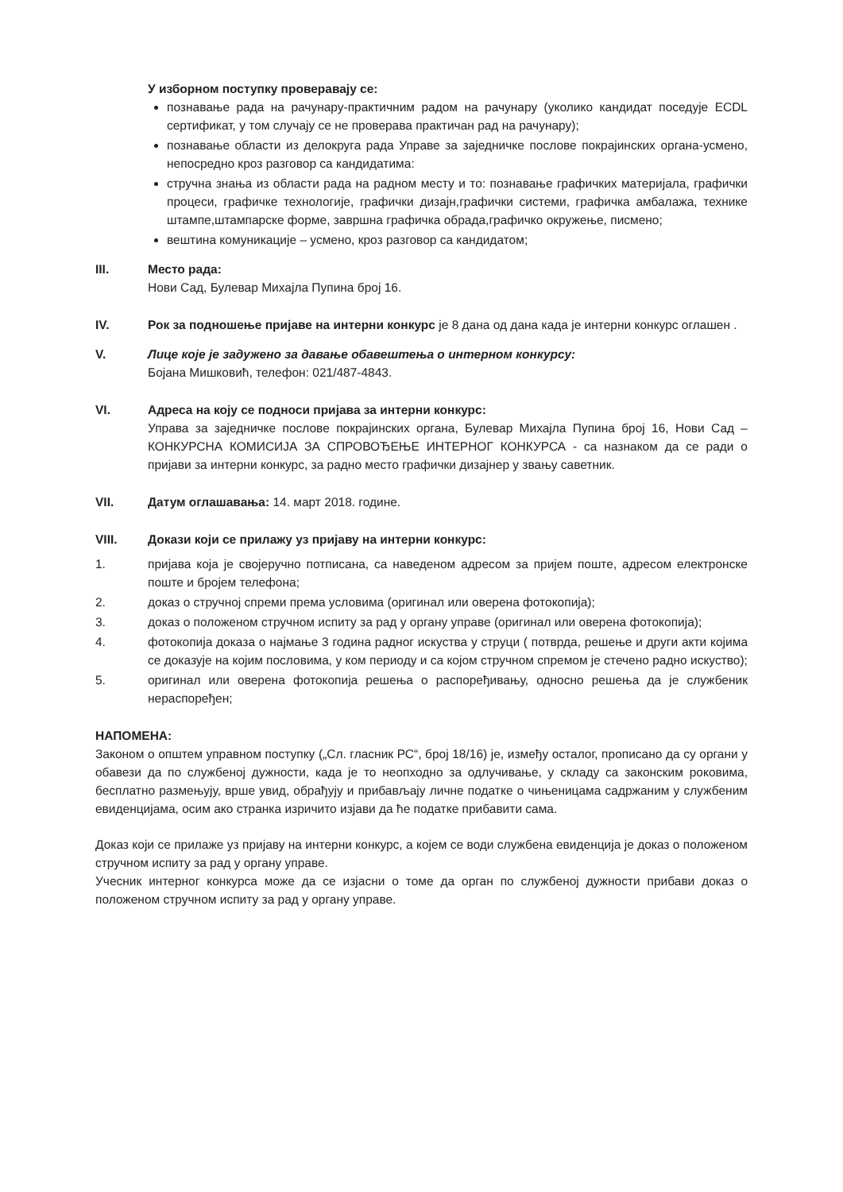У изборном поступку проверавају се:
познавање рада на рачунару-практичним радом на рачунару (уколико кандидат поседује ECDL сертификат, у том случају се не проверава практичан рад на рачунару);
познавање области из делокруга рада Управе за заједничке послове покрајинских органа-усмено, непосредно кроз разговор са кандидатима:
стручна знања из области рада на радном месту и то: познавање графичких материјала, графички процеси, графичке технологије, графички дизајн,графички системи, графичка амбалажа, технике штампе,штампарске форме, завршна графичка обрада,графичко окружење, писмено;
вештина комуникације – усмено, кроз разговор са кандидатом;
III. Место рада:
Нови Сад, Булевар Михајла Пупина број 16.
IV. Рок за подношење пријаве на интерни конкурс је 8 дана од дана када је интерни конкурс оглашен .
V. Лице које је задужено за давање обавештења о интерном конкурсу:
Бојана Мишковић, телефон: 021/487-4843.
VI. Адреса на коју се подноси пријава за интерни конкурс:
Управа за заједничке послове покрајинских органа, Булевар Михајла Пупина број 16, Нови Сад – КОНКУРСНА КОМИСИЈА ЗА СПРОВОЂЕЊЕ ИНТЕРНОГ КОНКУРСА - са назнаком да се ради о пријави за интерни конкурс, за радно место графички дизајнер у звању саветник.
VII. Датум оглашавања: 14. март 2018. године.
VIII. Докази који се прилажу уз пријаву на интерни конкурс:
1. пријава која је својеручно потписана, са наведеном адресом за пријем поште, адресом електронске поште и бројем телефона;
2. доказ о стручној спреми према условима (оригинал или оверена фотокопија);
3. доказ о положеном стручном испиту за рад у органу управе (оригинал или оверена фотокопија);
4. фотокопија доказа о најмање 3 година радног искуства у струци ( потврда, решење и други акти којима се доказује на којим пословима, у ком периоду и са којом стручном спремом је стечено радно искуство);
5. оригинал или оверена фотокопија решења о распоређивању, односно решења да је службеник нераспоређен;
НАПОМЕНА:
Законом о општем управном поступку („Сл. гласник РС“, број 18/16) је, између осталог, прописано да су органи у обавези да по службеној дужности, када је то неопходно за одлучивање, у складу са законским роковима, бесплатно размењују, врше увид, обрађују и прибављају личне податке о чињеницама садржаним у службеним евиденцијама, осим ако странка изричито изјави да ће податке прибавити сама.
Доказ који се прилаже уз пријаву на интерни конкурс, а којем се води службена евиденција је доказ о положеном стручном испиту за рад у органу управе.
Учесник интерног конкурса може да се изјасни о томе да орган по службеној дужности прибави доказ о положеном стручном испиту за рад у органу управе.